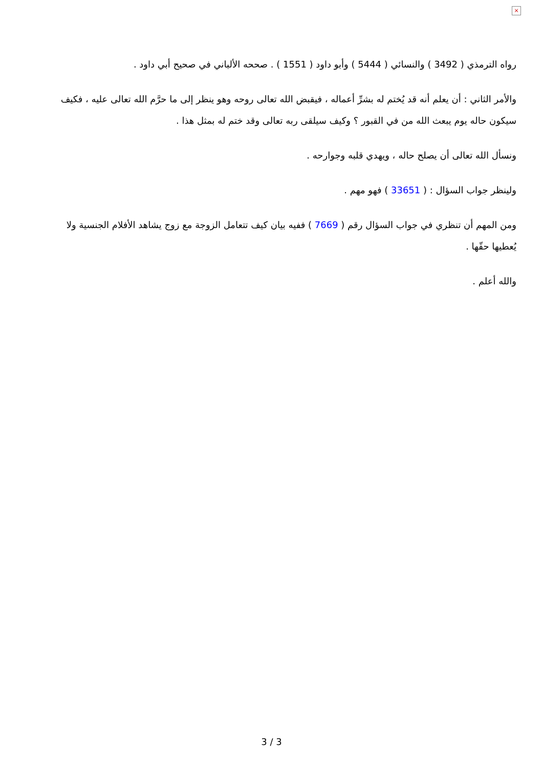×
رواه الترمذي ( 3492 ) والنسائي ( 5444 ) وأبو داود ( 1551 ) . صححه الألباني في صحيح أبي داود .
والأمر الثاني : أن يعلم أنه قد يُختم له بشرِّ أعماله ، فيقبض الله تعالى روحه وهو ينظر إلى ما حرَّم الله تعالى عليه ، فكيف سيكون حاله يوم يبعث الله من في القبور ؟ وكيف سيلقى ربه تعالى وقد ختم له بمثل هذا .
ونسأل الله تعالى أن يصلح حاله ، ويهدي قلبه وجوارحه .
ولينظر جواب السؤال : ( 33651 ) فهو مهم .
ومن المهم أن تنظري في جواب السؤال رقم ( 7669 ) ففيه بيان كيف تتعامل الزوجة مع زوج يشاهد الأفلام الجنسية ولا يُعطيها حقّها .
والله أعلم .
3 / 3